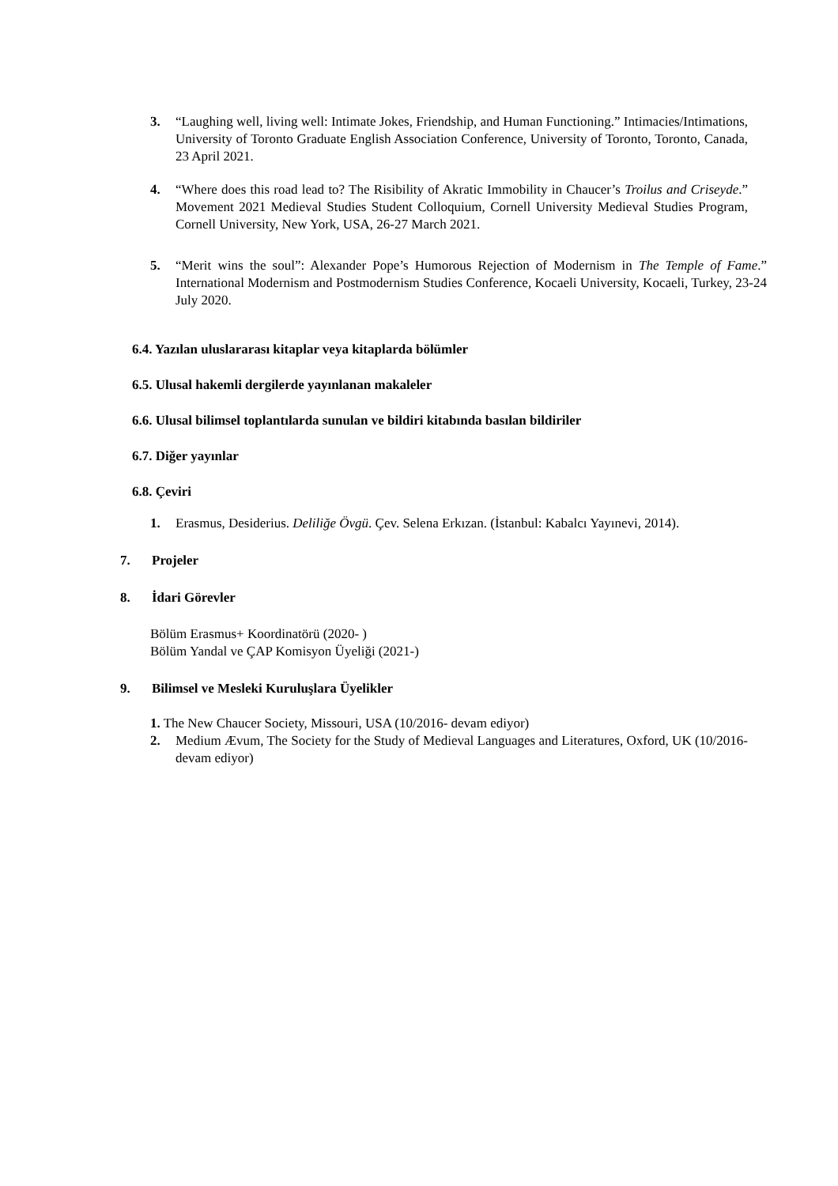3. “Laughing well, living well: Intimate Jokes, Friendship, and Human Functioning.” Intimacies/Intimations, University of Toronto Graduate English Association Conference, University of Toronto, Toronto, Canada, 23 April 2021.
4. “Where does this road lead to? The Risibility of Akratic Immobility in Chaucer’s Troilus and Criseyde.” Movement 2021 Medieval Studies Student Colloquium, Cornell University Medieval Studies Program, Cornell University, New York, USA, 26-27 March 2021.
5. “Merit wins the soul”: Alexander Pope’s Humorous Rejection of Modernism in The Temple of Fame.” International Modernism and Postmodernism Studies Conference, Kocaeli University, Kocaeli, Turkey, 23-24 July 2020.
6.4. Yazılan uluslararası kitaplar veya kitaplarda bölümler
6.5. Ulusal hakemli dergilerde yayınlanan makaleler
6.6. Ulusal bilimsel toplantılarda sunulan ve bildiri kitabında basılan bildiriler
6.7. Diğer yayınlar
6.8. Çeviri
1. Erasmus, Desiderius. Deliliğe Övgü. Çev. Selena Erkızan. (İstanbul: Kabalcı Yayınevi, 2014).
7. Projeler
8. İdari Görevler
Bölüm Erasmus+ Koordinatörü (2020- )
Bölüm Yandal ve ÇAP Komisyon Üyeliği (2021-)
9. Bilimsel ve Mesleki Kuruluşlara Üyelikler
1. The New Chaucer Society, Missouri, USA (10/2016- devam ediyor)
2. Medium Ævum, The Society for the Study of Medieval Languages and Literatures, Oxford, UK (10/2016-devam ediyor)